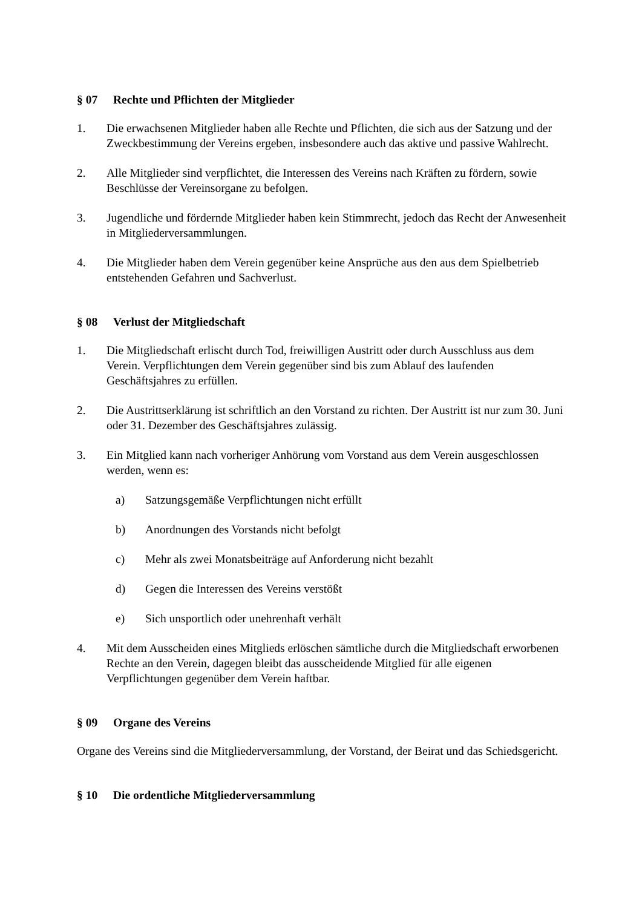§ 07 Rechte und Pflichten der Mitglieder
1. Die erwachsenen Mitglieder haben alle Rechte und Pflichten, die sich aus der Satzung und der Zweckbestimmung der Vereins ergeben, insbesondere auch das aktive und passive Wahlrecht.
2. Alle Mitglieder sind verpflichtet, die Interessen des Vereins nach Kräften zu fördern, sowie Beschlüsse der Vereinsorgane zu befolgen.
3. Jugendliche und fördernde Mitglieder haben kein Stimmrecht, jedoch das Recht der Anwesenheit in Mitgliederversammlungen.
4. Die Mitglieder haben dem Verein gegenüber keine Ansprüche aus den aus dem Spielbetrieb entstehenden Gefahren und Sachverlust.
§ 08 Verlust der Mitgliedschaft
1. Die Mitgliedschaft erlischt durch Tod, freiwilligen Austritt oder durch Ausschluss aus dem Verein. Verpflichtungen dem Verein gegenüber sind bis zum Ablauf des laufenden Geschäftsjahres zu erfüllen.
2. Die Austrittserklärung ist schriftlich an den Vorstand zu richten. Der Austritt ist nur zum 30. Juni oder 31. Dezember des Geschäftsjahres zulässig.
3. Ein Mitglied kann nach vorheriger Anhörung vom Vorstand aus dem Verein ausgeschlossen werden, wenn es:
a) Satzungsgemäße Verpflichtungen nicht erfüllt
b) Anordnungen des Vorstands nicht befolgt
c) Mehr als zwei Monatsbeiträge auf Anforderung nicht bezahlt
d) Gegen die Interessen des Vereins verstößt
e) Sich unsportlich oder unehrenhaft verhält
4. Mit dem Ausscheiden eines Mitglieds erlöschen sämtliche durch die Mitgliedschaft erworbenen Rechte an den Verein, dagegen bleibt das ausscheidende Mitglied für alle eigenen Verpflichtungen gegenüber dem Verein haftbar.
§ 09 Organe des Vereins
Organe des Vereins sind die Mitgliederversammlung, der Vorstand, der Beirat und das Schiedsgericht.
§ 10 Die ordentliche Mitgliederversammlung